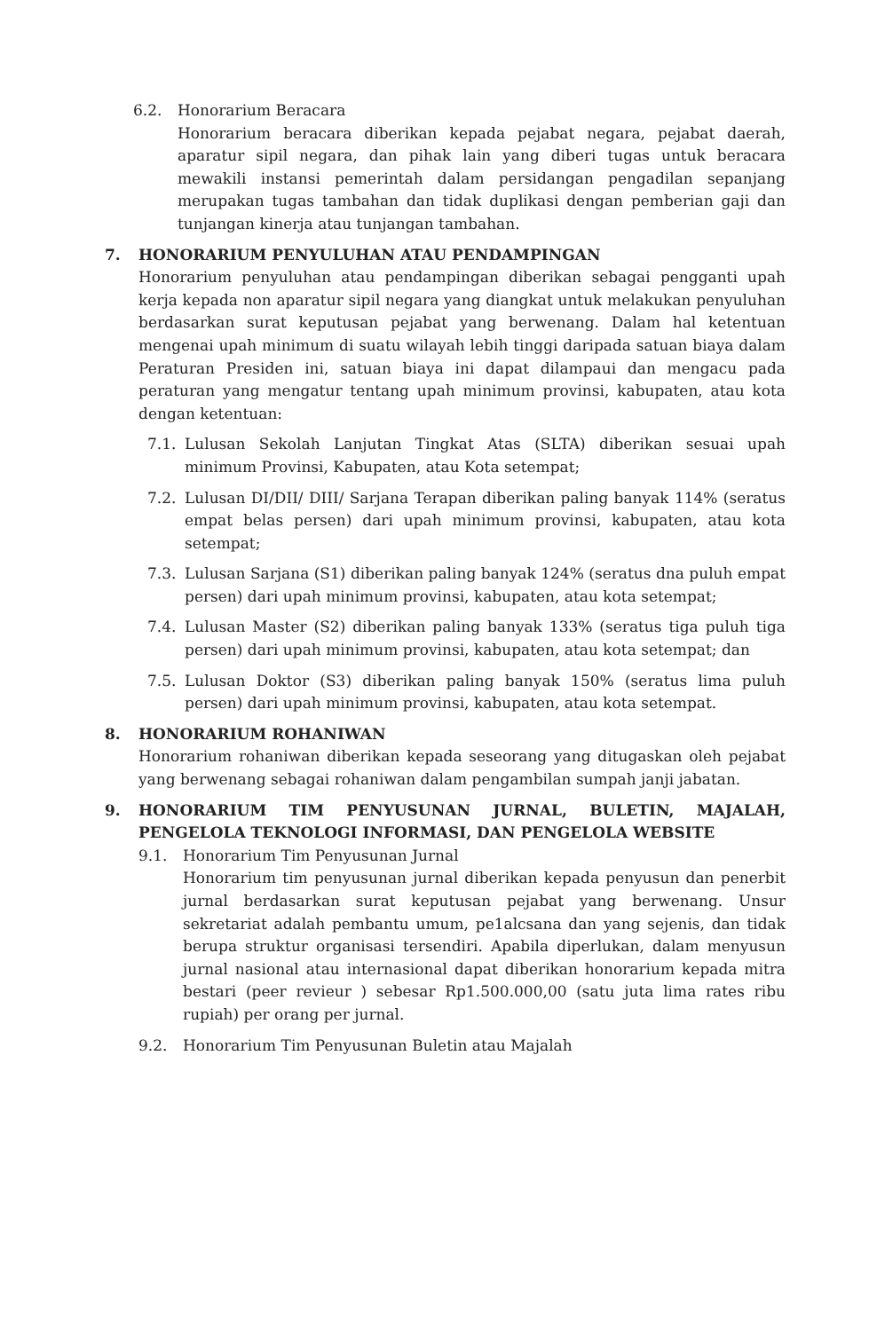6.2. Honorarium Beracara
Honorarium beracara diberikan kepada pejabat negara, pejabat daerah, aparatur sipil negara, dan pihak lain yang diberi tugas untuk beracara mewakili instansi pemerintah dalam persidangan pengadilan sepanjang merupakan tugas tambahan dan tidak duplikasi dengan pemberian gaji dan tunjangan kinerja atau tunjangan tambahan.
7. HONORARIUM PENYULUHAN ATAU PENDAMPINGAN
Honorarium penyuluhan atau pendampingan diberikan sebagai pengganti upah kerja kepada non aparatur sipil negara yang diangkat untuk melakukan penyuluhan berdasarkan surat keputusan pejabat yang berwenang. Dalam hal ketentuan mengenai upah minimum di suatu wilayah lebih tinggi daripada satuan biaya dalam Peraturan Presiden ini, satuan biaya ini dapat dilampaui dan mengacu pada peraturan yang mengatur tentang upah minimum provinsi, kabupaten, atau kota dengan ketentuan:
7.1. Lulusan Sekolah Lanjutan Tingkat Atas (SLTA) diberikan sesuai upah minimum Provinsi, Kabupaten, atau Kota setempat;
7.2. Lulusan DI/DII/ DIII/ Sarjana Terapan diberikan paling banyak 114% (seratus empat belas persen) dari upah minimum provinsi, kabupaten, atau kota setempat;
7.3. Lulusan Sarjana (S1) diberikan paling banyak 124% (seratus dna puluh empat persen) dari upah minimum provinsi, kabupaten, atau kota setempat;
7.4. Lulusan Master (S2) diberikan paling banyak 133% (seratus tiga puluh tiga persen) dari upah minimum provinsi, kabupaten, atau kota setempat; dan
7.5. Lulusan Doktor (S3) diberikan paling banyak 150% (seratus lima puluh persen) dari upah minimum provinsi, kabupaten, atau kota setempat.
8. HONORARIUM ROHANIWAN
Honorarium rohaniwan diberikan kepada seseorang yang ditugaskan oleh pejabat yang berwenang sebagai rohaniwan dalam pengambilan sumpah janji jabatan.
9. HONORARIUM TIM PENYUSUNAN JURNAL, BULETIN, MAJALAH, PENGELOLA TEKNOLOGI INFORMASI, DAN PENGELOLA WEBSITE
9.1. Honorarium Tim Penyusunan Jurnal
Honorarium tim penyusunan jurnal diberikan kepada penyusun dan penerbit jurnal berdasarkan surat keputusan pejabat yang berwenang. Unsur sekretariat adalah pembantu umum, pe1alcsana dan yang sejenis, dan tidak berupa struktur organisasi tersendiri. Apabila diperlukan, dalam menyusun jurnal nasional atau internasional dapat diberikan honorarium kepada mitra bestari (peer revieur ) sebesar Rp1.500.000,00 (satu juta lima rates ribu rupiah) per orang per jurnal.
9.2. Honorarium Tim Penyusunan Buletin atau Majalah